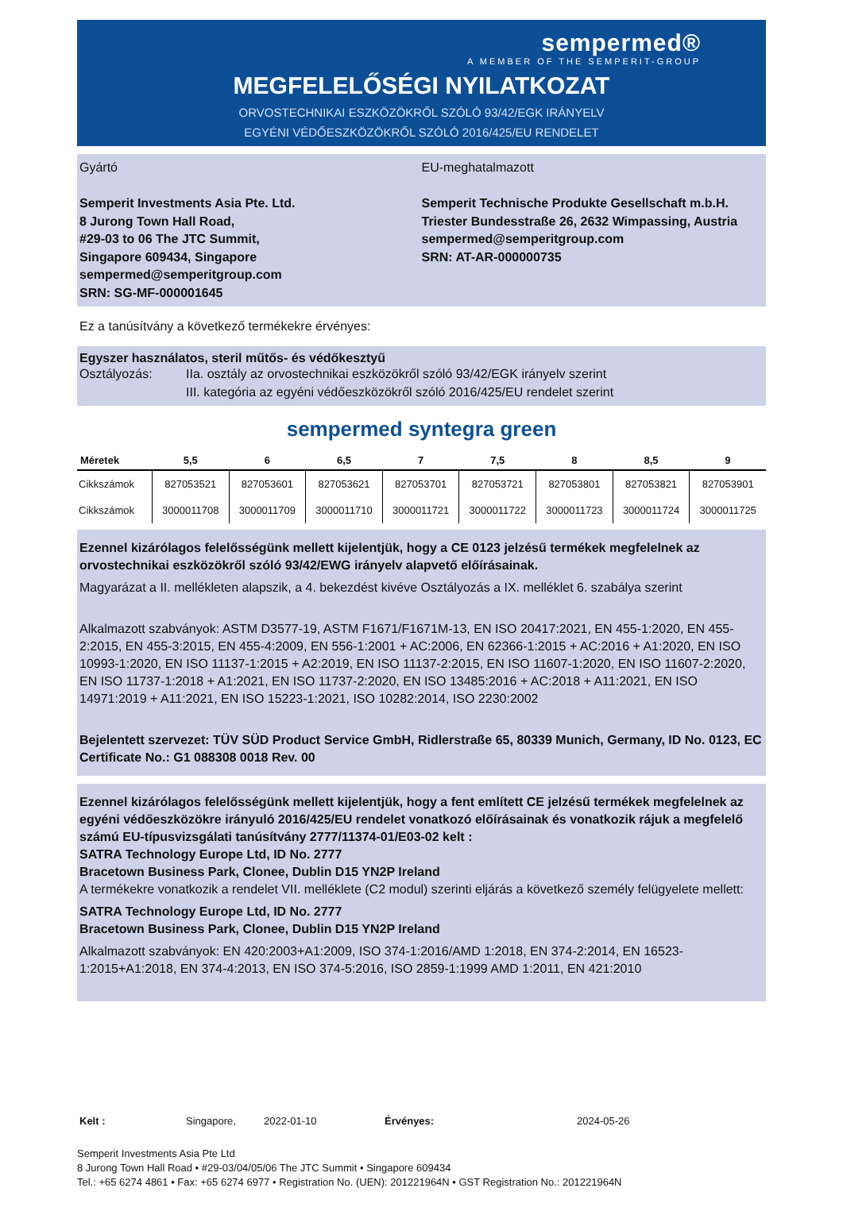sempermed®
A MEMBER OF THE SEMPERIT-GROUP
MEGFELELŐSÉGI NYILATKOZAT
ORVOSTECHNIKAI ESZKÖZÖKRŐL SZÓLÓ 93/42/EGK IRÁNYELV
EGYÉNI VÉDŐESZKÖZÖKRŐL SZÓLÓ 2016/425/EU RENDELET
Gyártó
Semperit Investments Asia Pte. Ltd.
8 Jurong Town Hall Road,
#29-03 to 06 The JTC Summit,
Singapore 609434, Singapore
sempermed@semperitgroup.com
SRN: SG-MF-000001645
EU-meghatalmazott
Semperit Technische Produkte Gesellschaft m.b.H.
Triester Bundesstraße 26, 2632 Wimpassing, Austria
sempermed@semperitgroup.com
SRN: AT-AR-000000735
Ez a tanúsítvány a következő termékekre érvényes:
Egyszer használatos, steril műtős- és védőkesztyű
Osztályozás: IIa. osztály az orvostechnikai eszközökről szóló 93/42/EGK irányelv szerint
III. kategória az egyéni védőeszközökről szóló 2016/425/EU rendelet szerint
sempermed syntegra green
| Méretek | 5,5 | 6 | 6,5 | 7 | 7,5 | 8 | 8,5 | 9 |
| --- | --- | --- | --- | --- | --- | --- | --- | --- |
| Cikkszámok | 827053521 | 827053601 | 827053621 | 827053701 | 827053721 | 827053801 | 827053821 | 827053901 |
| Cikkszámok | 3000011708 | 3000011709 | 3000011710 | 3000011721 | 3000011722 | 3000011723 | 3000011724 | 3000011725 |
Ezennel kizárólagos felelősségünk mellett kijelentjük, hogy a CE 0123 jelzésű termékek megfelelnek az orvostechnikai eszközökről szóló 93/42/EWG irányelv alapvető előírásainak.
Magyarázat a II. mellékleten alapszik, a 4. bekezdést kivéve Osztályozás a IX. melléklet 6. szabálya szerint
Alkalmazott szabványok: ASTM D3577-19, ASTM F1671/F1671M-13, EN ISO 20417:2021, EN 455-1:2020, EN 455-2:2015, EN 455-3:2015, EN 455-4:2009, EN 556-1:2001 + AC:2006, EN 62366-1:2015 + AC:2016 + A1:2020, EN ISO 10993-1:2020, EN ISO 11137-1:2015 + A2:2019, EN ISO 11137-2:2015, EN ISO 11607-1:2020, EN ISO 11607-2:2020, EN ISO 11737-1:2018 + A1:2021, EN ISO 11737-2:2020, EN ISO 13485:2016 + AC:2018 + A11:2021, EN ISO 14971:2019 + A11:2021, EN ISO 15223-1:2021, ISO 10282:2014, ISO 2230:2002
Bejelentett szervezet: TÜV SÜD Product Service GmbH, Ridlerstraße 65, 80339 Munich, Germany, ID No. 0123, EC Certificate No.: G1 088308 0018 Rev. 00
Ezennel kizárólagos felelősségünk mellett kijelentjük, hogy a fent említett CE jelzésű termékek megfelelnek az egyéni védőeszközökre irányuló 2016/425/EU rendelet vonatkozó előírásainak és vonatkozik rájuk a megfelelő számú EU-típusvizsgálati tanúsítvány 2777/11374-01/E03-02 kelt :
SATRA Technology Europe Ltd, ID No. 2777
Bracetown Business Park, Clonee, Dublin D15 YN2P Ireland
A termékekre vonatkozik a rendelet VII. melléklete (C2 modul) szerinti eljárás a következő személy felügyelete mellett:
SATRA Technology Europe Ltd, ID No. 2777
Bracetown Business Park, Clonee, Dublin D15 YN2P Ireland
Alkalmazott szabványok: EN 420:2003+A1:2009, ISO 374-1:2016/AMD 1:2018, EN 374-2:2014, EN 16523-1:2015+A1:2018, EN 374-4:2013, EN ISO 374-5:2016, ISO 2859-1:1999 AMD 1:2011, EN 421:2010
Kelt : Singapore, 2022-01-10 Érvényes: 2024-05-26
Semperit Investments Asia Pte Ltd
8 Jurong Town Hall Road • #29-03/04/05/06 The JTC Summit • Singapore 609434
Tel.: +65 6274 4861 • Fax: +65 6274 6977 • Registration No. (UEN): 201221964N • GST Registration No.: 201221964N